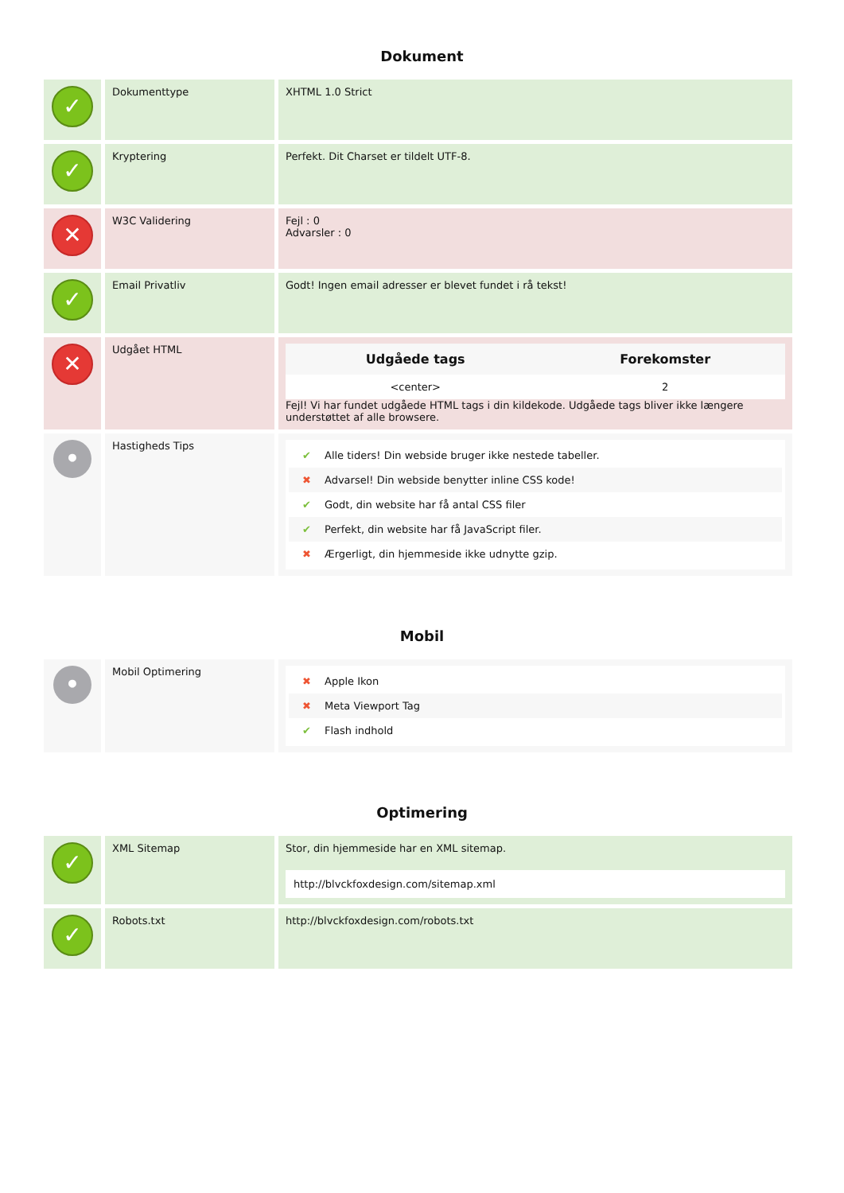Dokument
| ✓ | Dokumenttype | XHTML 1.0 Strict |
| ✓ | Kryptering | Perfekt. Dit Charset er tildelt UTF-8. |
| ✕ | W3C Validering | Fejl : 0 Advarsler : 0 |
| ✓ | Email Privatliv | Godt! Ingen email adresser er blevet fundet i rå tekst! |
| ✕ | Udgået HTML | / Udgåede tags / Forekomster / / --- / --- / / <center> / 2 / Fejl! Vi har fundet udgåede HTML tags i din kildekode. Udgåede tags bliver ikke længere understøttet af alle browsere. |
| • | Hastigheds Tips | ✔ Alle tiders! Din webside bruger ikke nestede tabeller. ✖ Advarsel! Din webside benytter inline CSS kode! ✔ Godt, din website har få antal CSS filer ✔ Perfekt, din website har få JavaScript filer. ✖ Ærgerligt, din hjemmeside ikke udnytte gzip. |
Mobil
| • | Mobil Optimering | ✖ Apple Ikon ✖ Meta Viewport Tag ✔ Flash indhold |
Optimering
| ✓ | XML Sitemap | Stor, din hjemmeside har en XML sitemap. http://blvckfoxdesign.com/sitemap.xml |
| ✓ | Robots.txt | http://blvckfoxdesign.com/robots.txt |